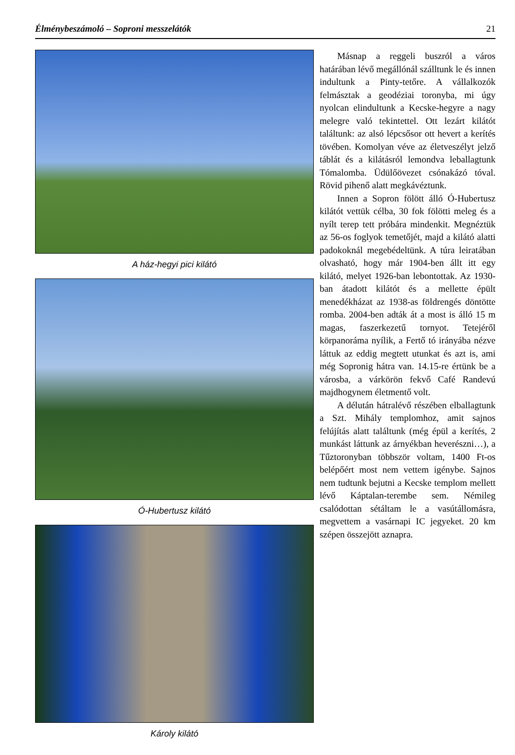Élménybeszámoló – Soproni messzelátók 21
A ház-hegyi pici kilátó
Ó-Hubertusz kilátó
Károly kilátó
Másnap a reggeli buszról a város határában lévő megállónál szálltunk le és innen indultunk a Pinty-tetőre. A vállalkozók felmásztak a geodéziai toronyba, mi úgy nyolcan elindultunk a Kecske-hegyre a nagy melegre való tekintettel. Ott lezárt kilátót találtunk: az alsó lépcsősor ott hevert a kerítés tövében. Komolyan véve az életveszélyt jelző táblát és a kilátásról lemondva leballagtunk Tómalomba. Üdülőövezet csónakázó tóval. Rövid pihenő alatt megkávéztunk.
Innen a Sopron fölött álló Ó-Hubertusz kilátót vettük célba, 30 fok fölötti meleg és a nyílt terep tett próbára mindenkit. Megnéztük az 56-os foglyok temetőjét, majd a kilátó alatti padokoknál megebédeltünk. A túra leiratában olvasható, hogy már 1904-ben állt itt egy kilátó, melyet 1926-ban lebontottak. Az 1930-ban átadott kilátót és a mellette épült menedékházat az 1938-as földrengés döntötte romba. 2004-ben adták át a most is álló 15 m magas, faszerkezetű tornyot. Tetejéről körpanoráma nyílik, a Fertő tó irányába nézve láttuk az eddig megtett utunkat és azt is, ami még Sopronig hátra van. 14.15-re értünk be a városba, a várkörön fekvő Café Randevú majdhogynem életmentő volt.
A délután hátralévő részében elballagtunk a Szt. Mihály templomhoz, amit sajnos felújítás alatt találtunk (még épül a kerítés, 2 munkást láttunk az árnyékban heverészni…), a Tűztoronyban többször voltam, 1400 Ft-os belépőért most nem vettem igénybe. Sajnos nem tudtunk bejutni a Kecske templom mellett lévő Káptalan-terembe sem. Némileg csalódottan sétáltam le a vasútállomásra, megvettem a vasárnapi IC jegyeket. 20 km szépen összejött aznapra.